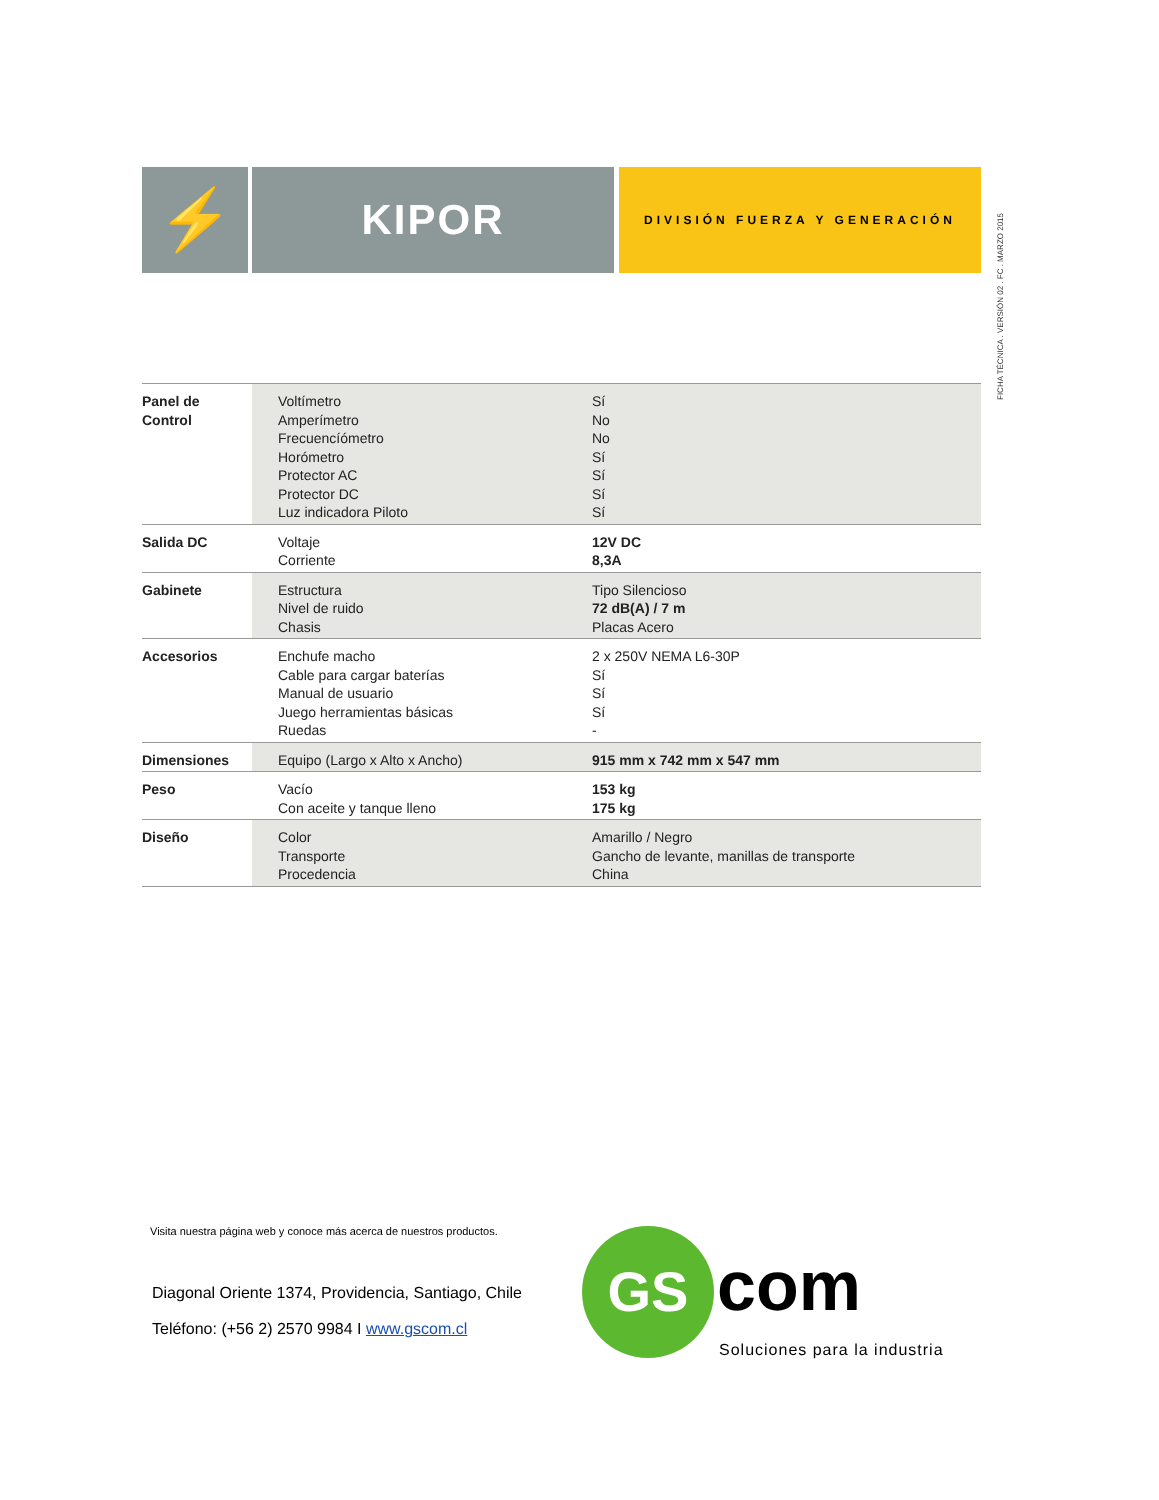⚡
KIPOR
DIVISIÓN FUERZA Y GENERACIÓN
FICHA TÉCNICA . VERSIÓN 02 . FC . MARZO 2015
| Panel de Control | Voltímetro Amperímetro Frecuencíómetro Horómetro Protector AC Protector DC Luz indicadora Piloto | Sí No No Sí Sí Sí Sí |
| Salida DC | Voltaje Corriente | 12V DC 8,3A |
| Gabinete | Estructura Nivel de ruido Chasis | Tipo Silencioso 72 dB(A) / 7 m Placas Acero |
| Accesorios | Enchufe macho Cable para cargar baterías Manual de usuario Juego herramientas básicas Ruedas | 2 x 250V NEMA L6-30P Sí Sí Sí - |
| Dimensiones | Equipo (Largo x Alto x Ancho) | 915 mm x 742 mm x 547 mm |
| Peso | Vacío Con aceite y tanque lleno | 153 kg 175 kg |
| Diseño | Color Transporte Procedencia | Amarillo / Negro Gancho de levante, manillas de transporte China |
Visita nuestra página web y conoce más acerca de nuestros productos.
Diagonal Oriente 1374, Providencia, Santiago, Chile
Teléfono: (+56 2) 2570 9984 I www.gscom.cl
GS com
Soluciones para la industria